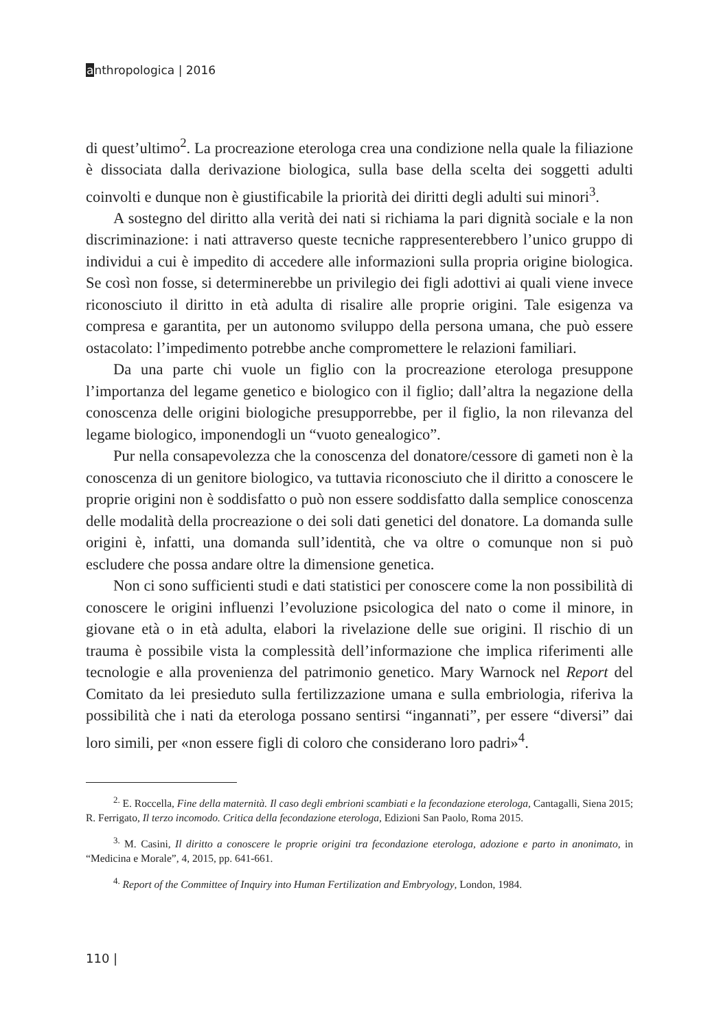anthropologica | 2016
di quest’ultimo<sup>2</sup>. La procreazione eterologa crea una condizione nella quale la filiazione è dissociata dalla derivazione biologica, sulla base della scelta dei soggetti adulti coinvolti e dunque non è giustificabile la priorità dei diritti degli adulti sui minori<sup>3</sup>.
A sostegno del diritto alla verità dei nati si richiama la pari dignità sociale e la non discriminazione: i nati attraverso queste tecniche rappresenterebbero l’unico gruppo di individui a cui è impedito di accedere alle informazioni sulla propria origine biologica. Se così non fosse, si determinerebbe un privilegio dei figli adottivi ai quali viene invece riconosciuto il diritto in età adulta di risalire alle proprie origini. Tale esigenza va compresa e garantita, per un autonomo sviluppo della persona umana, che può essere ostacolato: l’impedimento potrebbe anche compromettere le relazioni familiari.
Da una parte chi vuole un figlio con la procreazione eterologa presuppone l’importanza del legame genetico e biologico con il figlio; dall’altra la negazione della conoscenza delle origini biologiche presupporrebbe, per il figlio, la non rilevanza del legame biologico, imponendogli un “vuoto genealogico”.
Pur nella consapevolezza che la conoscenza del donatore/cessore di gameti non è la conoscenza di un genitore biologico, va tuttavia riconosciuto che il diritto a conoscere le proprie origini non è soddisfatto o può non essere soddisfatto dalla semplice conoscenza delle modalità della procreazione o dei soli dati genetici del donatore. La domanda sulle origini è, infatti, una domanda sull’identità, che va oltre o comunque non si può escludere che possa andare oltre la dimensione genetica.
Non ci sono sufficienti studi e dati statistici per conoscere come la non possibilità di conoscere le origini influenzi l’evoluzione psicologica del nato o come il minore, in giovane età o in età adulta, elabori la rivelazione delle sue origini. Il rischio di un trauma è possibile vista la complessità dell’informazione che implica riferimenti alle tecnologie e alla provenienza del patrimonio genetico. Mary Warnock nel Report del Comitato da lei presieduto sulla fertilizzazione umana e sulla embriologia, riferiva la possibilità che i nati da eterologa possano sentirsi “ingannati”, per essere “diversi” dai loro simili, per «non essere figli di coloro che considerano loro padri»<sup>4</sup>.
<sup>2.</sup> E. Roccella, Fine della maternità. Il caso degli embrioni scambiati e la fecondazione eterologa, Cantagalli, Siena 2015; R. Ferrigato, Il terzo incomodo. Critica della fecondazione eterologa, Edizioni San Paolo, Roma 2015.
<sup>3.</sup> M. Casini, Il diritto a conoscere le proprie origini tra fecondazione eterologa, adozione e parto in anonimato, in “Medicina e Morale”, 4, 2015, pp. 641-661.
<sup>4.</sup> Report of the Committee of Inquiry into Human Fertilization and Embryology, London, 1984.
110 |